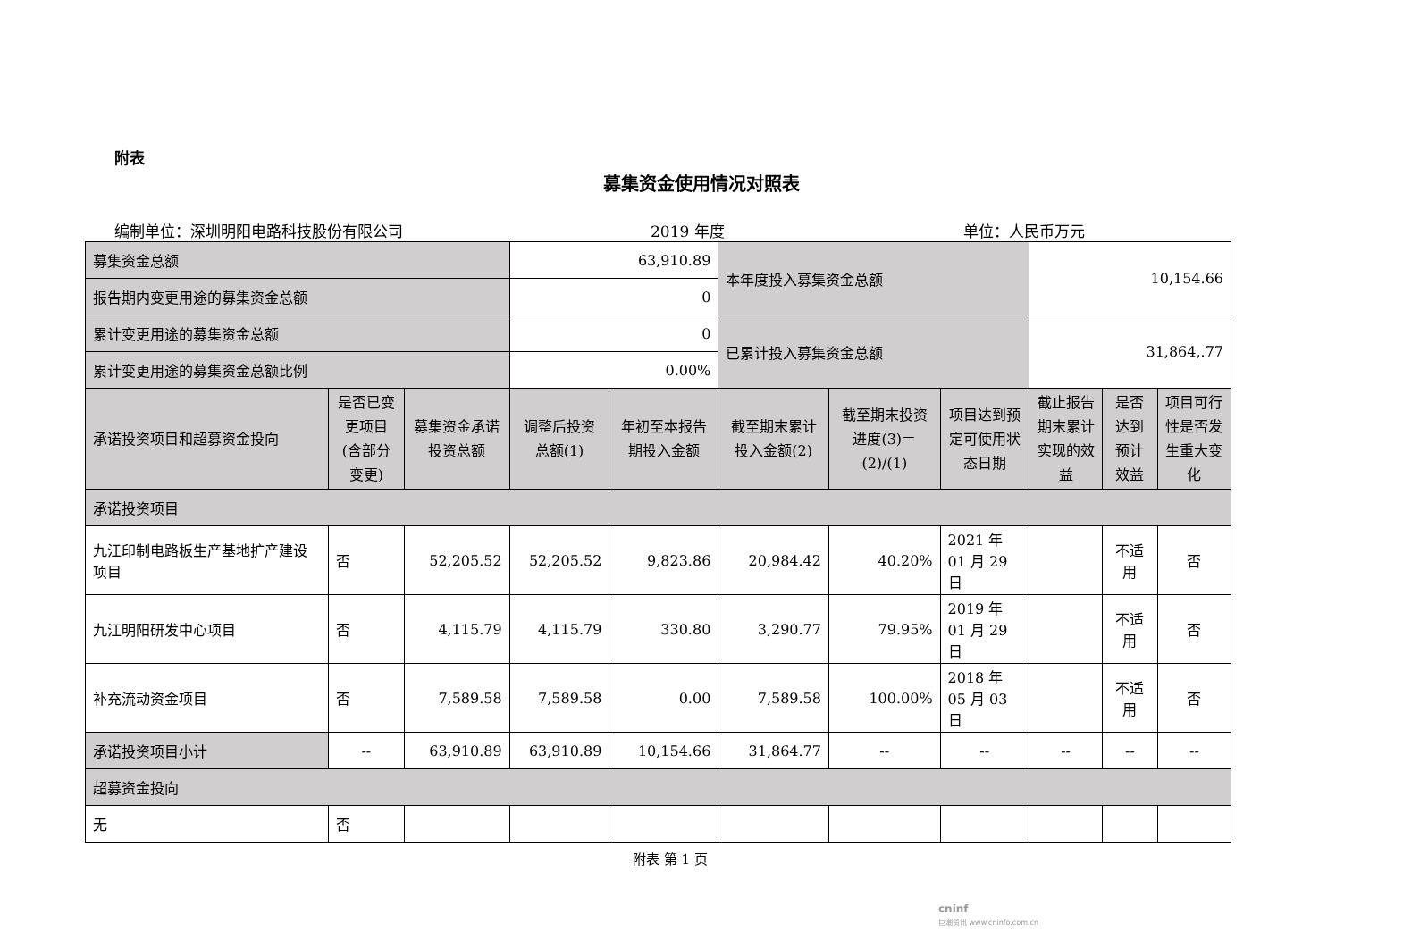附表
募集资金使用情况对照表
编制单位：深圳明阳电路科技股份有限公司 2019 年度 单位：人民币万元
| 募集资金总额 | | | 63,910.89 | | 本年度投入募集资金总额 | | | 10,154.66 | | |
| 报告期内变更用途的募集资金总额 | | | 0 | | | | | | | |
| 累计变更用途的募集资金总额 | | | 0 | | 已累计投入募集资金总额 | | | 31,864,.77 | | |
| 累计变更用途的募集资金总额比例 | | | 0.00% | | | | | | | |
| 承诺投资项目和超募资金投向 | 是否已变更项目(含部分变更) | 募集资金承诺投资总额 | 调整后投资总额(1) | 年初至本报告期投入金额 | 截至期末累计投入金额(2) | 截至期末投资进度(3)＝(2)/(1) | 项目达到预定可使用状态日期 | 截止报告期末累计实现的效益 | 是否达到预计效益 | 项目可行性是否发生重大变化 |
| 承诺投资项目 | | | | | | | | | | |
| 九江印制电路板生产基地扩产建设项目 | 否 | 52,205.52 | 52,205.52 | 9,823.86 | 20,984.42 | 40.20% | 2021 年 01 月 29 日 | | 不适用 | 否 |
| 九江明阳研发中心项目 | 否 | 4,115.79 | 4,115.79 | 330.80 | 3,290.77 | 79.95% | 2019 年 01 月 29 日 | | 不适用 | 否 |
| 补充流动资金项目 | 否 | 7,589.58 | 7,589.58 | 0.00 | 7,589.58 | 100.00% | 2018 年 05 月 03 日 | | 不适用 | 否 |
| 承诺投资项目小计 | -- | 63,910.89 | 63,910.89 | 10,154.66 | 31,864.77 | -- | -- | -- | -- | -- |
| 超募资金投向 | | | | | | | | | | |
| 无 | 否 | | | | | | | | | |
附表 第 1 页
cninf
巨潮资讯 www.cninfo.com.cn